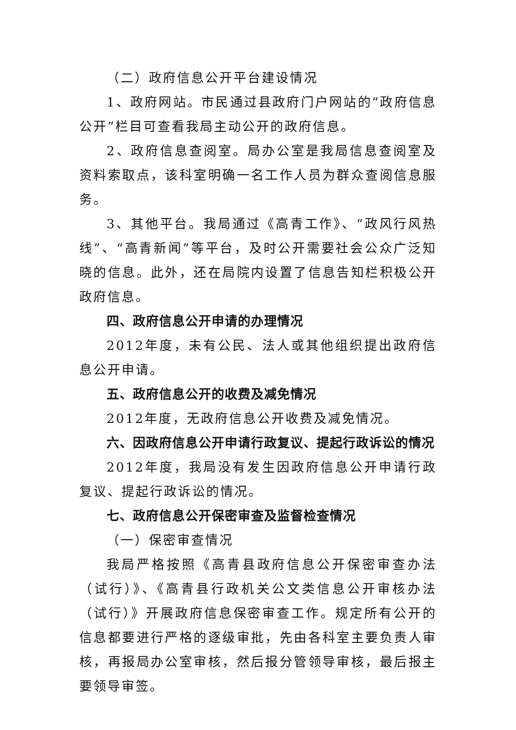（二）政府信息公开平台建设情况
1、政府网站。市民通过县政府门户网站的“政府信息公开”栏目可查看我局主动公开的政府信息。
2、政府信息查阅室。局办公室是我局信息查阅室及资料索取点，该科室明确一名工作人员为群众查阅信息服务。
3、其他平台。我局通过《高青工作》、“政风行风热线”、“高青新闻”等平台，及时公开需要社会公众广泛知晓的信息。此外，还在局院内设置了信息告知栏积极公开政府信息。
四、政府信息公开申请的办理情况
2012年度，未有公民、法人或其他组织提出政府信息公开申请。
五、政府信息公开的收费及减免情况
2012年度，无政府信息公开收费及减免情况。
六、因政府信息公开申请行政复议、提起行政诉讼的情况
2012年度，我局没有发生因政府信息公开申请行政复议、提起行政诉讼的情况。
七、政府信息公开保密审查及监督检查情况
（一）保密审查情况
我局严格按照《高青县政府信息公开保密审查办法（试行）》、《高青县行政机关公文类信息公开审核办法（试行）》开展政府信息保密审查工作。规定所有公开的信息都要进行严格的逐级审批，先由各科室主要负责人审核，再报局办公室审核，然后报分管领导审核，最后报主要领导审签。